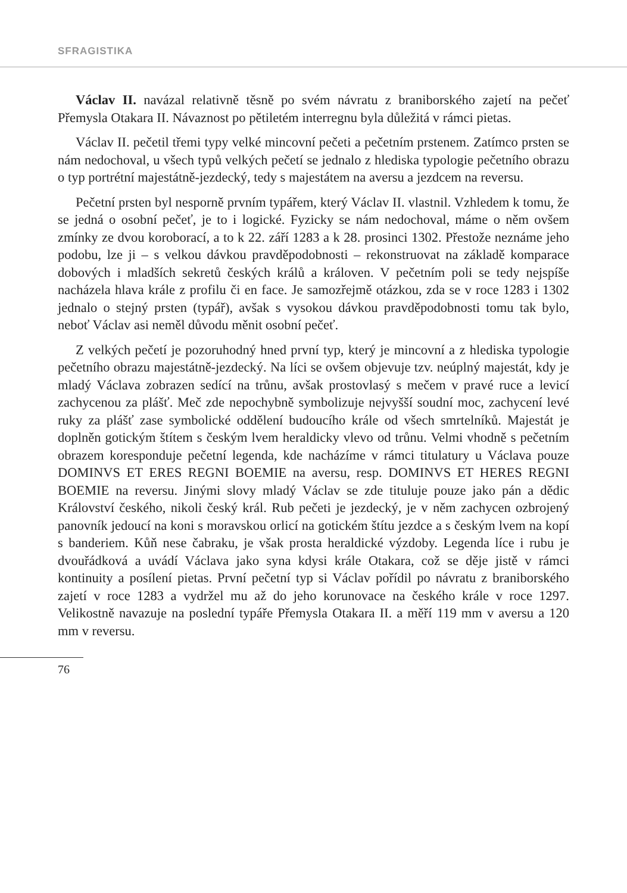SFRAGISTIKA
Václav II. navázal relativně těsně po svém návratu z braniborského zajetí na pečeť Přemysla Otakara II. Návaznost po pětiletém interregnu byla důležitá v rámci pietas.
Václav II. pečetil třemi typy velké mincovní pečeti a pečetním prstenem. Zatímco prsten se nám nedochoval, u všech typů velkých pečetí se jednalo z hlediska typologie pečetního obrazu o typ portrétní majestátně-jezdecký, tedy s majestátem na aversu a jezdcem na reversu.
Pečetní prsten byl nesporně prvním typářem, který Václav II. vlastnil. Vzhledem k tomu, že se jedná o osobní pečeť, je to i logické. Fyzicky se nám nedochoval, máme o něm ovšem zmínky ze dvou koroborací, a to k 22. září 1283 a k 28. prosinci 1302. Přestože neznáme jeho podobu, lze ji – s velkou dávkou pravděpodobnosti – rekonstruovat na základě komparace dobových i mladších sekretů českých králů a královen. V pečetním poli se tedy nejspíše nacházela hlava krále z profilu či en face. Je samozřejmě otázkou, zda se v roce 1283 i 1302 jednalo o stejný prsten (typář), avšak s vysokou dávkou pravděpodobnosti tomu tak bylo, neboť Václav asi neměl důvodu měnit osobní pečeť.
Z velkých pečetí je pozoruhodný hned první typ, který je mincovní a z hlediska typologie pečetního obrazu majestátně-jezdecký. Na líci se ovšem objevuje tzv. neúplný majestát, kdy je mladý Václava zobrazen sedící na trůnu, avšak prostovlasý s mečem v pravé ruce a levicí zachycenou za plášť. Meč zde nepochybně symbolizuje nejvyšší soudní moc, zachycení levé ruky za plášť zase symbolické oddělení budoucího krále od všech smrtelníků. Majestát je doplněn gotickým štítem s českým lvem heraldicky vlevo od trůnu. Velmi vhodně s pečetním obrazem koresponduje pečetní legenda, kde nacházíme v rámci titulatury u Václava pouze DOMINVS ET ERES REGNI BOEMIE na aversu, resp. DOMINVS ET HERES REGNI BOEMIE na reversu. Jinými slovy mladý Václav se zde tituluje pouze jako pán a dědic Království českého, nikoli český král. Rub pečeti je jezdecký, je v něm zachycen ozbrojený panovník jedoucí na koni s moravskou orlicí na gotickém štítu jezdce a s českým lvem na kopí s banderiem. Kůň nese čabraku, je však prosta heraldické výzdoby. Legenda líce i rubu je dvouřádková a uvádí Václava jako syna kdysi krále Otakara, což se děje jistě v rámci kontinuity a posílení pietas. První pečetní typ si Václav pořídil po návratu z braniborského zajetí v roce 1283 a vydržel mu až do jeho korunovace na českého krále v roce 1297. Velikostně navazuje na poslední typáře Přemysla Otakara II. a měří 119 mm v aversu a 120 mm v reversu.
76